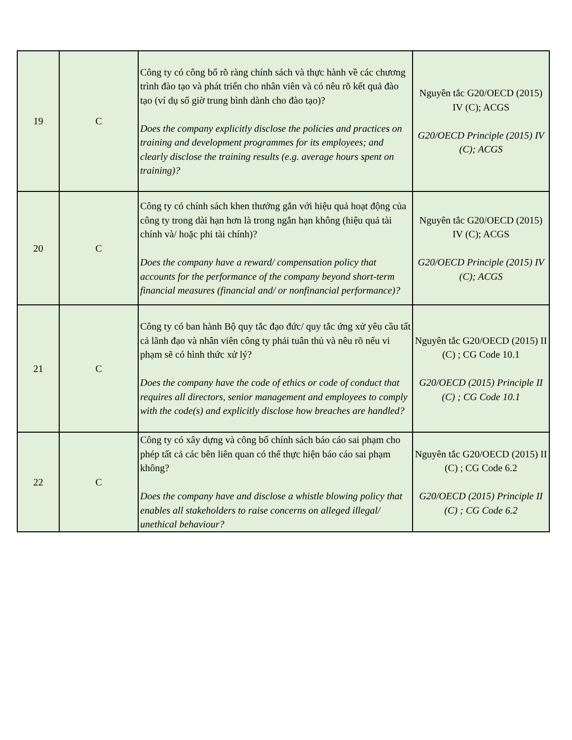| 19 | C | Công ty có công bố rõ ràng chính sách và thực hành về các chương trình đào tạo và phát triển cho nhân viên và có nêu rõ kết quả đào tạo (ví dụ số giờ trung bình dành cho đào tạo)? Does the company explicitly disclose the policies and practices on training and development programmes for its employees; and clearly disclose the training results (e.g. average hours spent on training)? | Nguyên tắc G20/OECD (2015) IV (C); ACGS G20/OECD Principle (2015) IV (C); ACGS |
| 20 | C | Công ty có chính sách khen thưởng gắn với hiệu quả hoạt động của công ty trong dài hạn hơn là trong ngắn hạn không (hiệu quả tài chính và/ hoặc phi tài chính)? Does the company have a reward/ compensation policy that accounts for the performance of the company beyond short-term financial measures (financial and/ or nonfinancial performance)? | Nguyên tắc G20/OECD (2015) IV (C); ACGS G20/OECD Principle (2015) IV (C); ACGS |
| 21 | C | Công ty có ban hành Bộ quy tắc đạo đức/ quy tắc ứng xử yêu cầu tất cả lãnh đạo và nhân viên công ty phải tuân thủ và nêu rõ nếu vi phạm sẽ có hình thức xử lý? Does the company have the code of ethics or code of conduct that requires all directors, senior management and employees to comply with the code(s) and explicitly disclose how breaches are handled? | Nguyên tắc G20/OECD (2015) II (C) ; CG Code 10.1 G20/OECD (2015) Principle II (C) ; CG Code 10.1 |
| 22 | C | Công ty có xây dựng và công bố chính sách báo cáo sai phạm cho phép tất cả các bên liên quan có thể thực hiện báo cáo sai phạm không? Does the company have and disclose a whistle blowing policy that enables all stakeholders to raise concerns on alleged illegal/ unethical behaviour? | Nguyên tắc G20/OECD (2015) II (C) ; CG Code 6.2 G20/OECD (2015) Principle II (C) ; CG Code 6.2 |